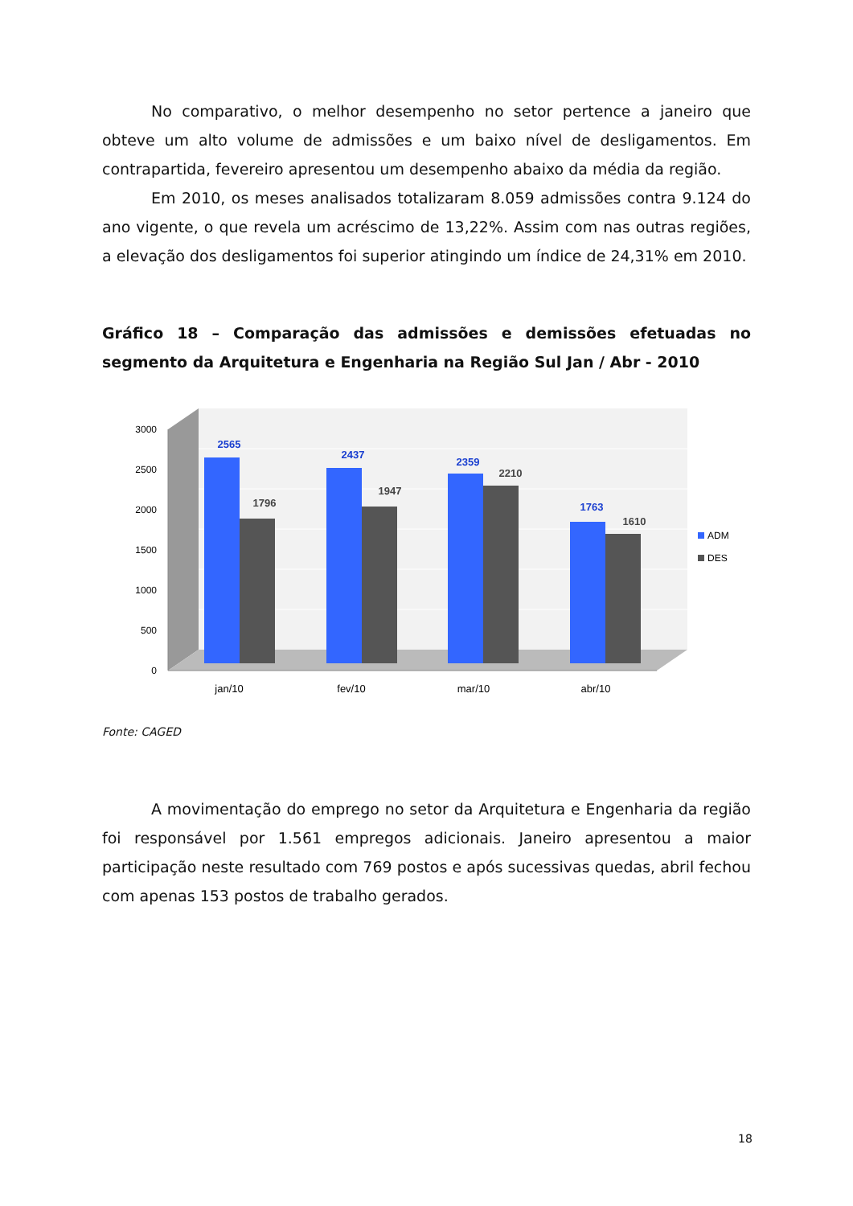No comparativo, o melhor desempenho no setor pertence a janeiro que obteve um alto volume de admissões e um baixo nível de desligamentos. Em contrapartida, fevereiro apresentou um desempenho abaixo da média da região.
Em 2010, os meses analisados totalizaram 8.059 admissões contra 9.124 do ano vigente, o que revela um acréscimo de 13,22%. Assim com nas outras regiões, a elevação dos desligamentos foi superior atingindo um índice de 24,31% em 2010.
Gráfico 18 – Comparação das admissões e demissões efetuadas no segmento da Arquitetura e Engenharia na Região Sul Jan / Abr - 2010
3000
2500
2000
1500
1000
500
0
2565
1796
2437
1947
2359
2210
1763
1610
jan/10
fev/10
mar/10
abr/10
ADM
DES
Fonte: CAGED
A movimentação do emprego no setor da Arquitetura e Engenharia da região foi responsável por 1.561 empregos adicionais. Janeiro apresentou a maior participação neste resultado com 769 postos e após sucessivas quedas, abril fechou com apenas 153 postos de trabalho gerados.
18